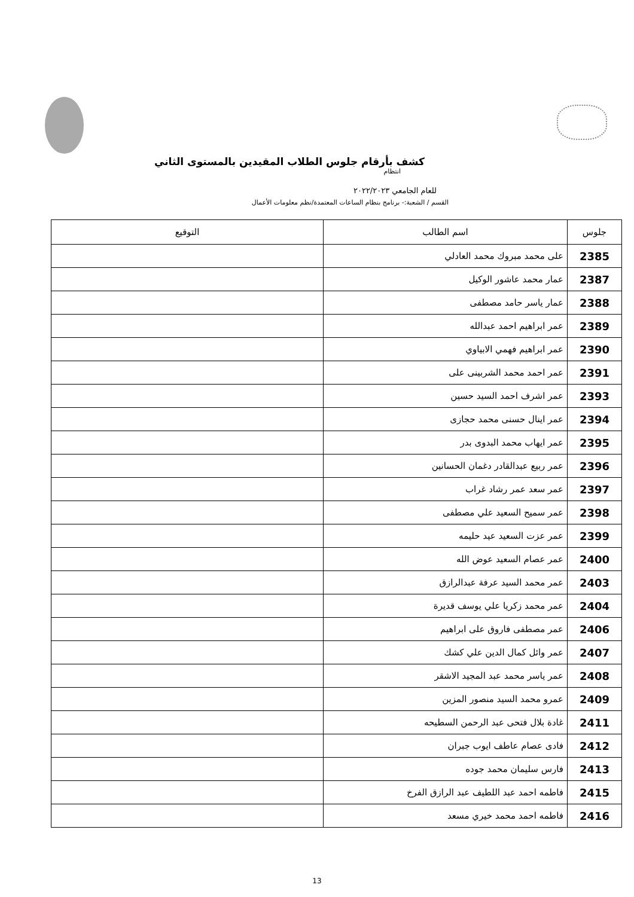كشف بأرقام جلوس الطلاب المقيدين بالمستوى الثاني
انتظام
للعام الجامعي ٢٠٢٢/٢٠٢٣
القسم / الشعبة:- برنامج بنظام الساعات المعتمدة/نظم معلومات الأعمال
| جلوس | اسم الطالب | التوقيع |
| --- | --- | --- |
| 2385 | على محمد مبروك محمد العادلي | |
| 2387 | عمار محمد عاشور الوكيل | |
| 2388 | عمار ياسر حامد مصطفى | |
| 2389 | عمر ابراهيم احمد عبدالله | |
| 2390 | عمر ابراهيم فهمي الابياوي | |
| 2391 | عمر احمد محمد الشربينى على | |
| 2393 | عمر اشرف احمد السيد حسين | |
| 2394 | عمر اينال حسنى محمد حجازى | |
| 2395 | عمر ايهاب محمد البدوى بدر | |
| 2396 | عمر ربيع عبدالقادر دغمان الحسانين | |
| 2397 | عمر سعد عمر رشاد غراب | |
| 2398 | عمر سميح السعيد علي مصطفى | |
| 2399 | عمر عزت السعيد عيد حليمه | |
| 2400 | عمر عصام السعيد عوض الله | |
| 2403 | عمر محمد السيد عرفة عبدالرازق | |
| 2404 | عمر محمد زكريا علي يوسف قديرة | |
| 2406 | عمر مصطفى فاروق على ابراهيم | |
| 2407 | عمر وائل كمال الدين علي كشك | |
| 2408 | عمر ياسر محمد عبد المجيد الاشقر | |
| 2409 | عمرو محمد السيد منصور المزين | |
| 2411 | غادة بلال فتحى عبد الرحمن السطيحه | |
| 2412 | فادى عصام عاطف ايوب جبران | |
| 2413 | فارس سليمان محمد جوده | |
| 2415 | فاطمه احمد عبد اللطيف عبد الرازق الفرخ | |
| 2416 | فاطمه احمد محمد خيري مسعد | |
13